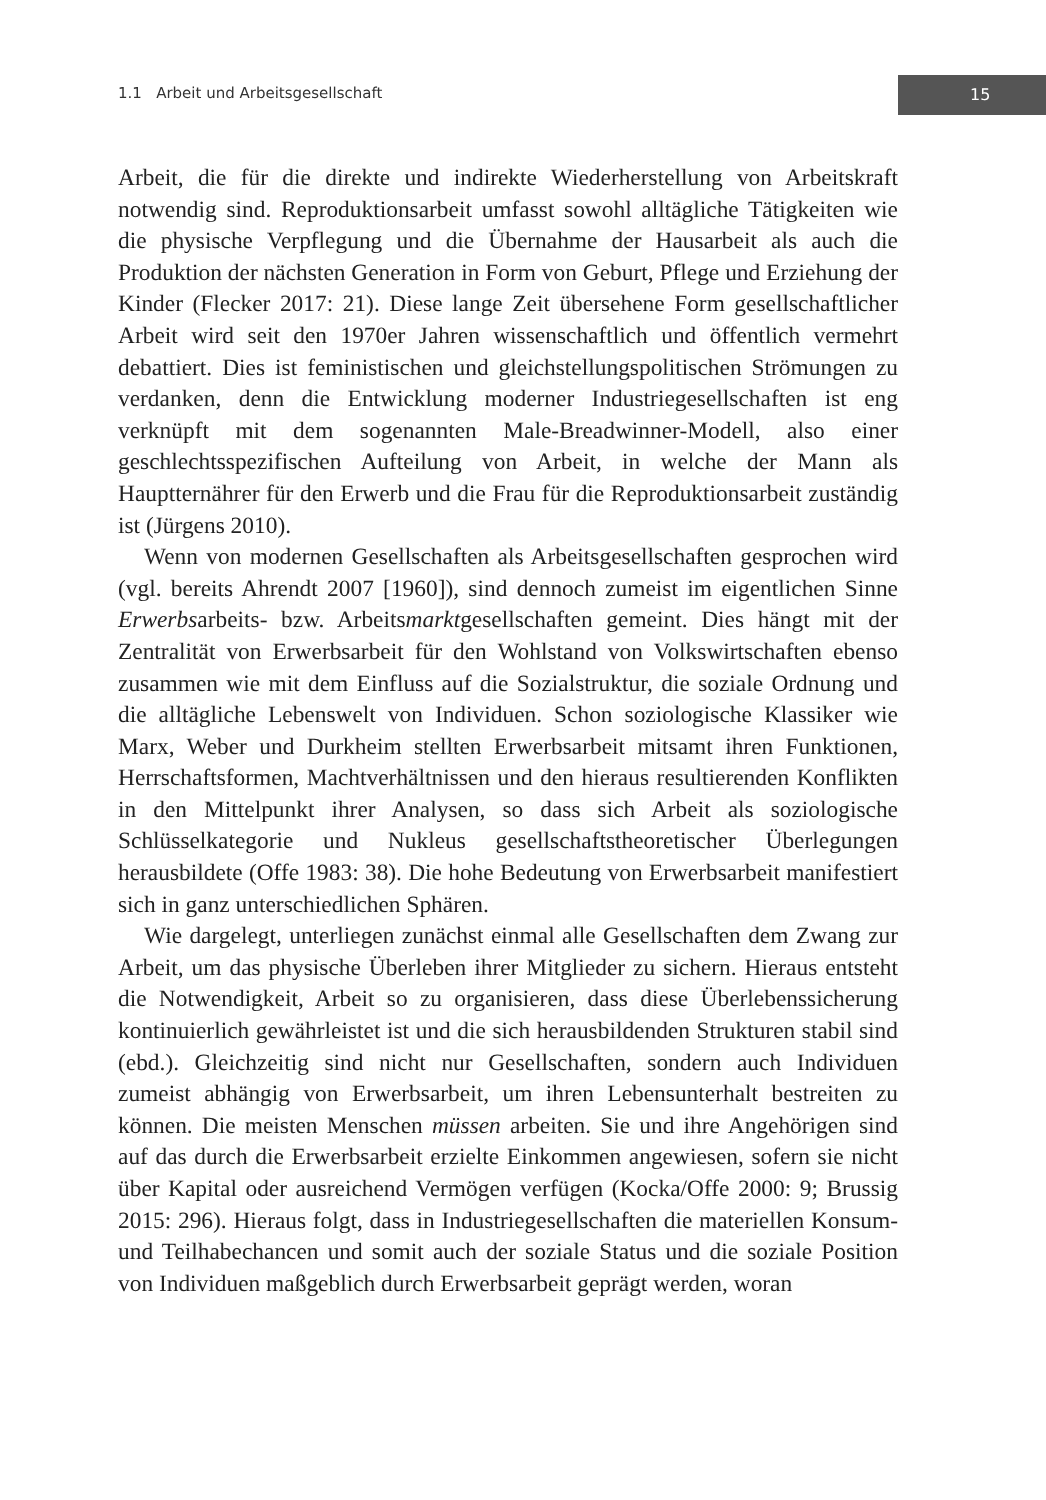1.1 Arbeit und Arbeitsgesellschaft
15
Arbeit, die für die direkte und indirekte Wiederherstellung von Arbeitskraft notwendig sind. Reproduktionsarbeit umfasst sowohl alltägliche Tätigkeiten wie die physische Verpflegung und die Übernahme der Hausarbeit als auch die Produktion der nächsten Generation in Form von Geburt, Pflege und Erziehung der Kinder (Flecker 2017: 21). Diese lange Zeit übersehene Form gesellschaftlicher Arbeit wird seit den 1970er Jahren wissenschaftlich und öffentlich vermehrt debattiert. Dies ist feministischen und gleichstellungspolitischen Strömungen zu verdanken, denn die Entwicklung moderner Industriegesellschaften ist eng verknüpft mit dem sogenannten Male-Breadwinner-Modell, also einer geschlechtsspezifischen Aufteilung von Arbeit, in welche der Mann als Hauptternährer für den Erwerb und die Frau für die Reproduktionsarbeit zuständig ist (Jürgens 2010).
Wenn von modernen Gesellschaften als Arbeitsgesellschaften gesprochen wird (vgl. bereits Ahrendt 2007 [1960]), sind dennoch zumeist im eigentlichen Sinne Erwerbsarbeits- bzw. Arbeitsmarktgesellschaften gemeint. Dies hängt mit der Zentralität von Erwerbsarbeit für den Wohlstand von Volkswirtschaften ebenso zusammen wie mit dem Einfluss auf die Sozialstruktur, die soziale Ordnung und die alltägliche Lebenswelt von Individuen. Schon soziologische Klassiker wie Marx, Weber und Durkheim stellten Erwerbsarbeit mitsamt ihren Funktionen, Herrschaftsformen, Machtverhältnissen und den hieraus resultierenden Konflikten in den Mittelpunkt ihrer Analysen, so dass sich Arbeit als soziologische Schlüsselkategorie und Nukleus gesellschaftstheoretischer Überlegungen herausbildete (Offe 1983: 38). Die hohe Bedeutung von Erwerbsarbeit manifestiert sich in ganz unterschiedlichen Sphären.
Wie dargelegt, unterliegen zunächst einmal alle Gesellschaften dem Zwang zur Arbeit, um das physische Überleben ihrer Mitglieder zu sichern. Hieraus entsteht die Notwendigkeit, Arbeit so zu organisieren, dass diese Überlebenssicherung kontinuierlich gewährleistet ist und die sich herausbildenden Strukturen stabil sind (ebd.). Gleichzeitig sind nicht nur Gesellschaften, sondern auch Individuen zumeist abhängig von Erwerbsarbeit, um ihren Lebensunterhalt bestreiten zu können. Die meisten Menschen müssen arbeiten. Sie und ihre Angehörigen sind auf das durch die Erwerbsarbeit erzielte Einkommen angewiesen, sofern sie nicht über Kapital oder ausreichend Vermögen verfügen (Kocka/Offe 2000: 9; Brussig 2015: 296). Hieraus folgt, dass in Industriegesellschaften die materiellen Konsum- und Teilhabechancen und somit auch der soziale Status und die soziale Position von Individuen maßgeblich durch Erwerbsarbeit geprägt werden, woran